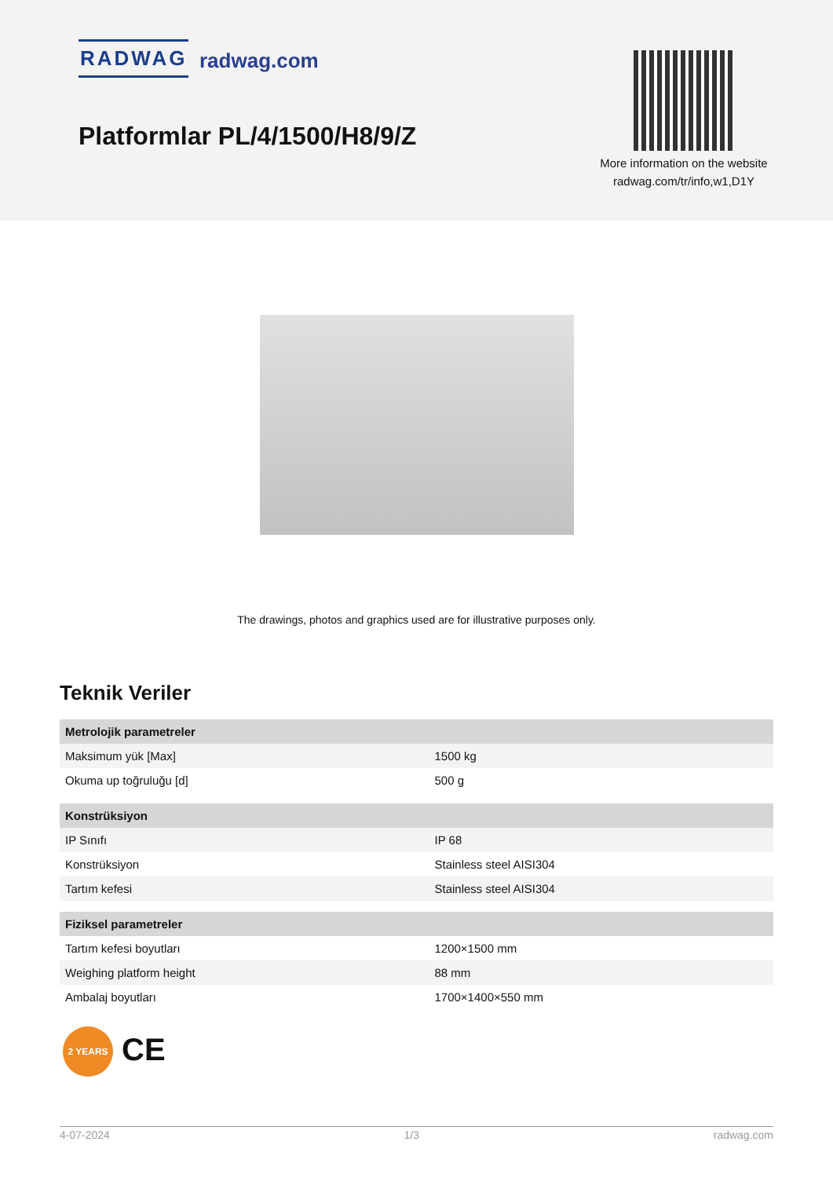RADWAG radwag.com
Platformlar PL/4/1500/H8/9/Z
More information on the website radwag.com/tr/info,w1,D1Y
The drawings, photos and graphics used are for illustrative purposes only.
Teknik Veriler
| Metrolojik parametreler | |
| --- | --- |
| Maksimum yük [Max] | 1500 kg |
| Okuma up toğruluğu [d] | 500 g |
| Konstrüksiyon | |
| IP Sınıfı | IP 68 |
| Konstrüksiyon | Stainless steel AISI304 |
| Tartım kefesi | Stainless steel AISI304 |
| Fiziksel parametreler | |
| Tartım kefesi boyutları | 1200×1500 mm |
| Weighing platform height | 88 mm |
| Ambalaj boyutları | 1700×1400×550 mm |
2 YEARS CE
4-07-2024 1/3 radwag.com